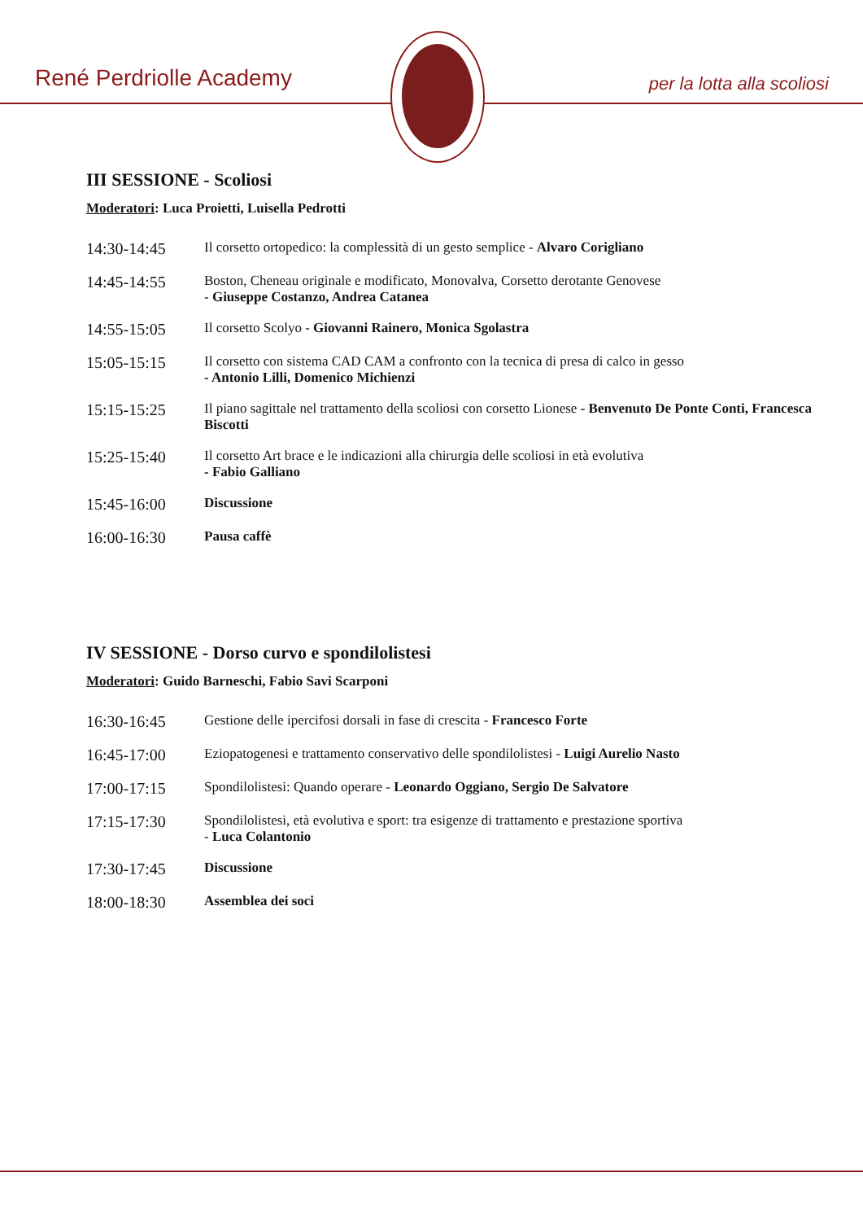René Perdriolle Academy per la lotta alla scoliosi
III SESSIONE - Scoliosi
Moderatori: Luca Proietti, Luisella Pedrotti
| 14:30-14:45 | Il corsetto ortopedico: la complessità di un gesto semplice - Alvaro Corigliano |
| 14:45-14:55 | Boston, Cheneau originale e modificato, Monovalva, Corsetto derotante Genovese - Giuseppe Costanzo, Andrea Catanea |
| 14:55-15:05 | Il corsetto Scolyo - Giovanni Rainero, Monica Sgolastra |
| 15:05-15:15 | Il corsetto con sistema CAD CAM a confronto con la tecnica di presa di calco in gesso - Antonio Lilli, Domenico Michienzi |
| 15:15-15:25 | Il piano sagittale nel trattamento della scoliosi con corsetto Lionese - Benvenuto De Ponte Conti, Francesca Biscotti |
| 15:25-15:40 | Il corsetto Art brace e le indicazioni alla chirurgia delle scoliosi in età evolutiva - Fabio Galliano |
| 15:45-16:00 | Discussione |
| 16:00-16:30 | Pausa caffè |
IV SESSIONE - Dorso curvo e spondilolistesi
Moderatori: Guido Barneschi, Fabio Savi Scarponi
| 16:30-16:45 | Gestione delle ipercifosi dorsali in fase di crescita - Francesco Forte |
| 16:45-17:00 | Eziopatogenesi e trattamento conservativo delle spondilolistesi - Luigi Aurelio Nasto |
| 17:00-17:15 | Spondilolistesi: Quando operare - Leonardo Oggiano, Sergio De Salvatore |
| 17:15-17:30 | Spondilolistesi, età evolutiva e sport: tra esigenze di trattamento e prestazione sportiva - Luca Colantonio |
| 17:30-17:45 | Discussione |
| 18:00-18:30 | Assemblea dei soci |